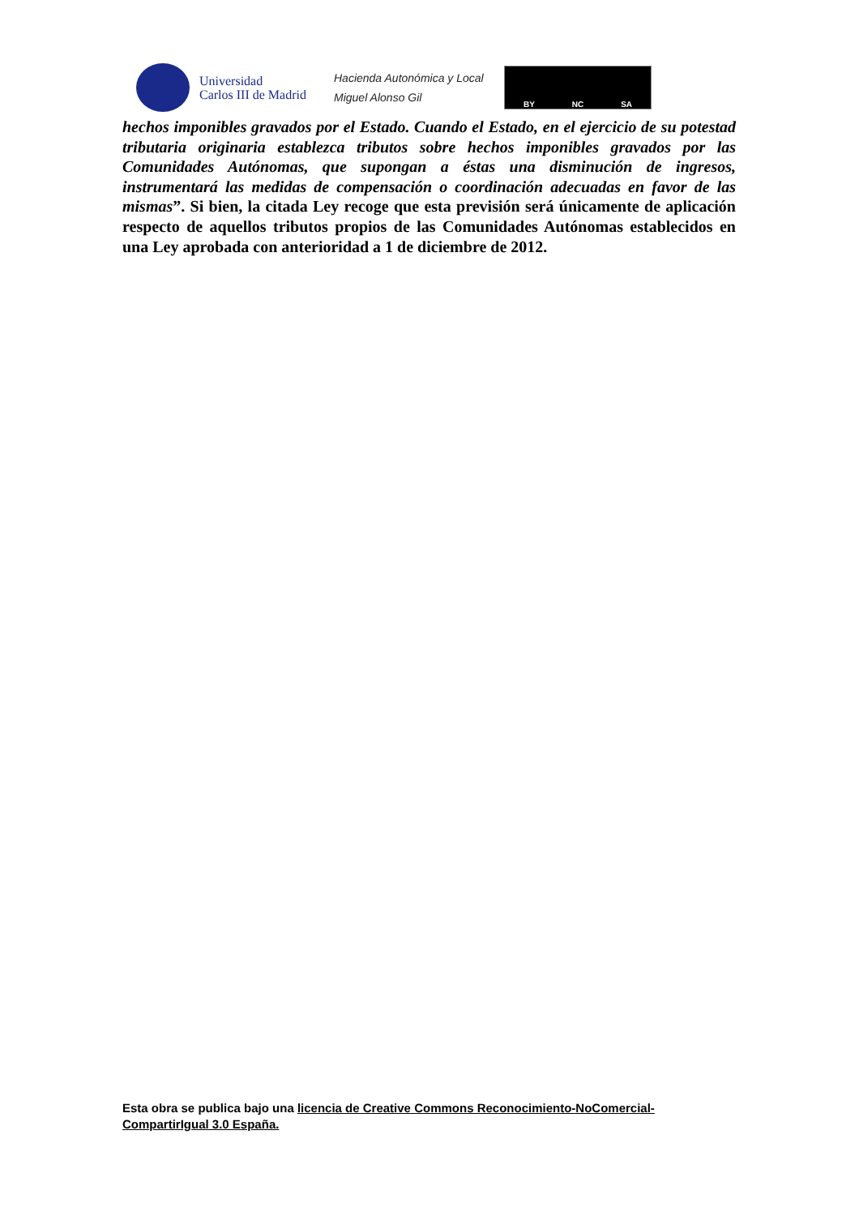Universidad
Carlos III de Madrid
Hacienda Autonómica y Local
Miguel Alonso Gil
BY NC SA
hechos imponibles gravados por el Estado. Cuando el Estado, en el ejercicio de su potestad tributaria originaria establezca tributos sobre hechos imponibles gravados por las Comunidades Autónomas, que supongan a éstas una disminución de ingresos, instrumentará las medidas de compensación o coordinación adecuadas en favor de las mismas”. Si bien, la citada Ley recoge que esta previsión será únicamente de aplicación respecto de aquellos tributos propios de las Comunidades Autónomas establecidos en una Ley aprobada con anterioridad a 1 de diciembre de 2012.
Esta obra se publica bajo una licencia de Creative Commons Reconocimiento-NoComercial-CompartirIgual 3.0 España.